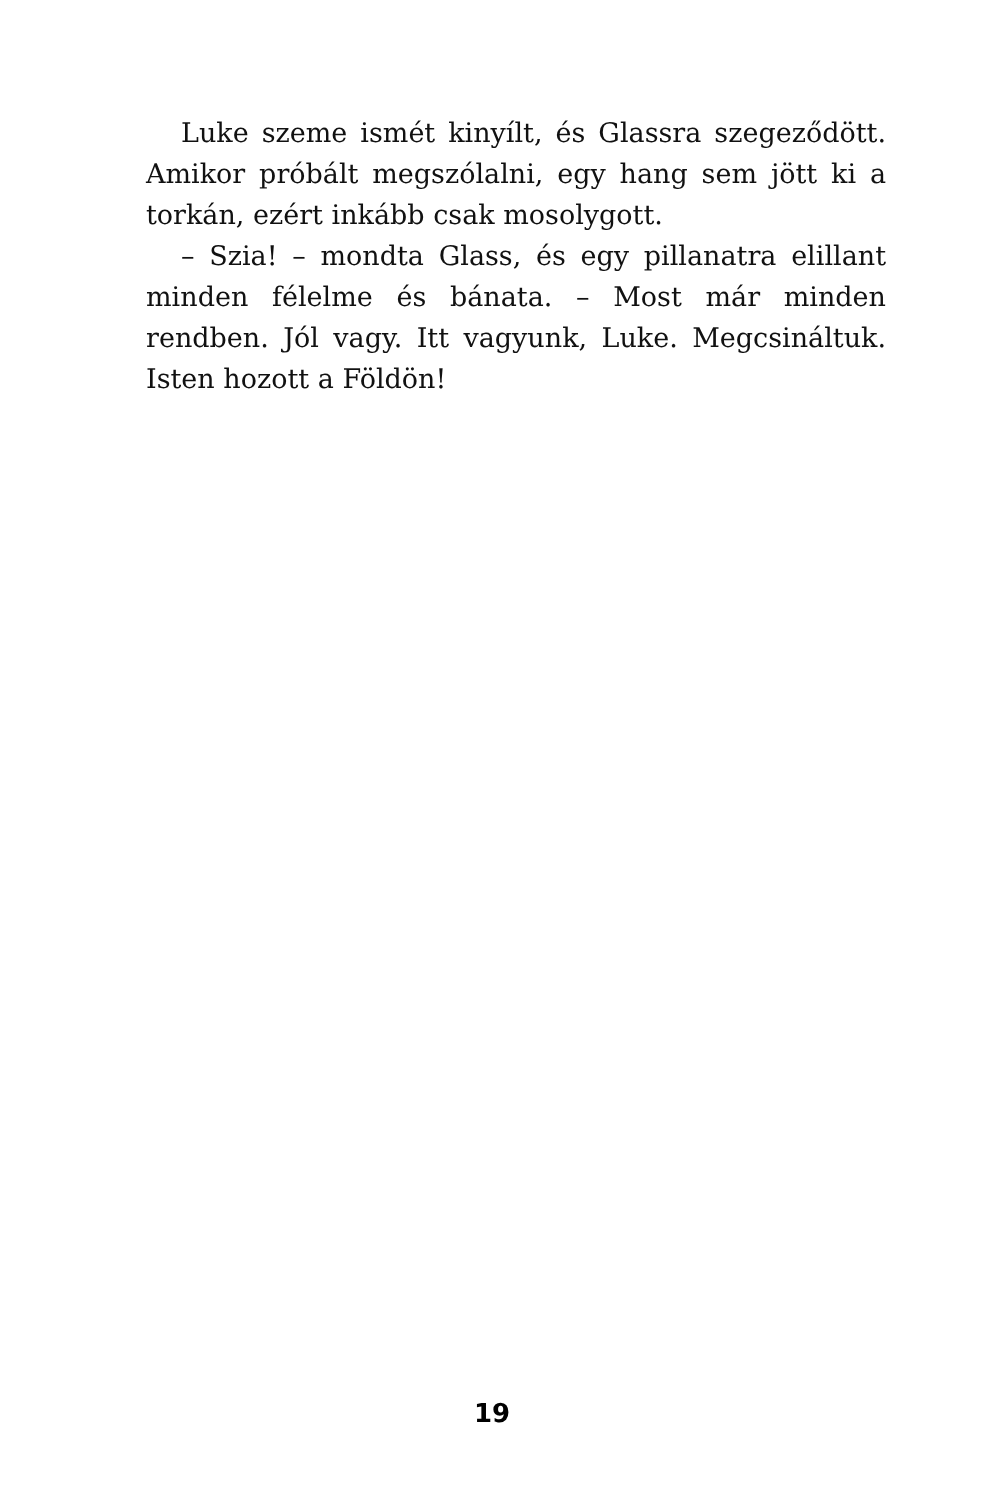Luke szeme ismét kinyílt, és Glassra szegeződött. Amikor próbált megszólalni, egy hang sem jött ki a tor­kán, ezért inkább csak mosolygott.
– Szia! – mondta Glass, és egy pillanatra elillant min­den félelme és bánata. – Most már minden rendben. Jól vagy. Itt vagyunk, Luke. Megcsináltuk. Isten hozott a Föl­dön!
19